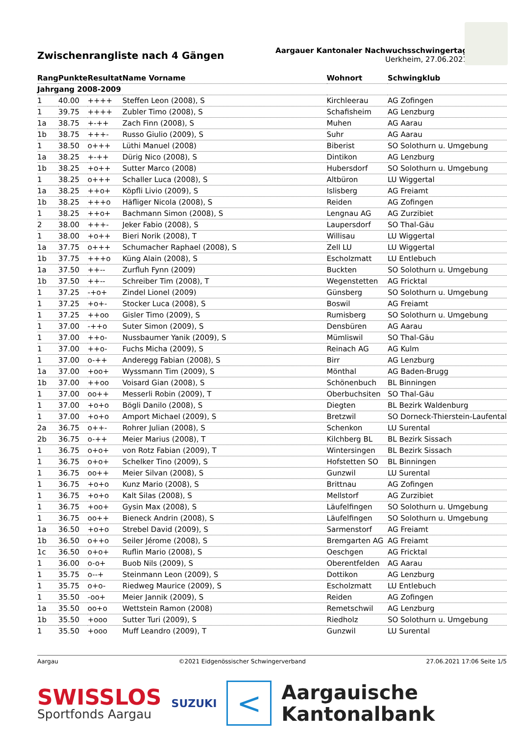Zwischenrangliste nach 4 Gängen
Aargauer Kantonaler Nachwuchsschwingertag
Uerkheim, 27.06.2021
| Rang | Punkte | Resultat | Name Vorname | Wohnort | Schwingklub |
| --- | --- | --- | --- | --- | --- |
| Jahrgang 2008-2009 | | | | | |
| 1 | 40.00 | ++++ | Steffen Leon (2008), S | Kirchleerau | AG Zofingen |
| 1 | 39.75 | ++++ | Zubler Timo (2008), S | Schafisheim | AG Lenzburg |
| 1a | 38.75 | +-++ | Zach Finn (2008), S | Muhen | AG Aarau |
| 1b | 38.75 | +++- | Russo Giulio (2009), S | Suhr | AG Aarau |
| 1 | 38.50 | o+++ | Lüthi Manuel (2008) | Biberist | SO Solothurn u. Umgebung |
| 1a | 38.25 | +-++ | Dürig Nico (2008), S | Dintikon | AG Lenzburg |
| 1b | 38.25 | +o++ | Sutter Marco (2008) | Hubersdorf | SO Solothurn u. Umgebung |
| 1 | 38.25 | o+++ | Schaller Luca (2008), S | Altbüron | LU Wiggertal |
| 1a | 38.25 | ++o+ | Köpfli Livio (2009), S | Islisberg | AG Freiamt |
| 1b | 38.25 | +++o | Häfliger Nicola (2008), S | Reiden | AG Zofingen |
| 1 | 38.25 | ++o+ | Bachmann Simon (2008), S | Lengnau AG | AG Zurzibiet |
| 2 | 38.00 | +++- | Jeker Fabio (2008), S | Laupersdorf | SO Thal-Gäu |
| 1 | 38.00 | +o++ | Bieri Norik (2008), T | Willisau | LU Wiggertal |
| 1a | 37.75 | o+++ | Schumacher Raphael (2008), S | Zell LU | LU Wiggertal |
| 1b | 37.75 | +++o | Küng Alain (2008), S | Escholzmatt | LU Entlebuch |
| 1a | 37.50 | ++-- | Zurfluh Fynn (2009) | Buckten | SO Solothurn u. Umgebung |
| 1b | 37.50 | ++-- | Schreiber Tim (2008), T | Wegenstetten | AG Fricktal |
| 1 | 37.25 | -+o+ | Zindel Lionel (2009) | Günsberg | SO Solothurn u. Umgebung |
| 1 | 37.25 | +o+- | Stocker Luca (2008), S | Boswil | AG Freiamt |
| 1 | 37.25 | ++oo | Gisler Timo (2009), S | Rumisberg | SO Solothurn u. Umgebung |
| 1 | 37.00 | -++o | Suter Simon (2009), S | Densbüren | AG Aarau |
| 1 | 37.00 | ++o- | Nussbaumer Yanik (2009), S | Mümliswil | SO Thal-Gäu |
| 1 | 37.00 | ++o- | Fuchs Micha (2009), S | Reinach AG | AG Kulm |
| 1 | 37.00 | o-++ | Anderegg Fabian (2008), S | Birr | AG Lenzburg |
| 1a | 37.00 | +oo+ | Wyssmann Tim (2009), S | Mönthal | AG Baden-Brugg |
| 1b | 37.00 | ++oo | Voisard Gian (2008), S | Schönenbuch | BL Binningen |
| 1 | 37.00 | oo++ | Messerli Robin (2009), T | Oberbuchsiten | SO Thal-Gäu |
| 1 | 37.00 | +o+o | Bögli Danilo (2008), S | Diegten | BL Bezirk Waldenburg |
| 1 | 37.00 | +o+o | Amport Michael (2009), S | Bretzwil | SO Dorneck-Thierstein-Laufental |
| 2a | 36.75 | o++- | Rohrer Julian (2008), S | Schenkon | LU Surental |
| 2b | 36.75 | o-++ | Meier Marius (2008), T | Kilchberg BL | BL Bezirk Sissach |
| 1 | 36.75 | o+o+ | von Rotz Fabian (2009), T | Wintersingen | BL Bezirk Sissach |
| 1 | 36.75 | o+o+ | Schelker Tino (2009), S | Hofstetten SO | BL Binningen |
| 1 | 36.75 | oo++ | Meier Silvan (2008), S | Gunzwil | LU Surental |
| 1 | 36.75 | +o+o | Kunz Mario (2008), S | Brittnau | AG Zofingen |
| 1 | 36.75 | +o+o | Kalt Silas (2008), S | Mellstorf | AG Zurzibiet |
| 1 | 36.75 | +oo+ | Gysin Max (2008), S | Läufelfingen | SO Solothurn u. Umgebung |
| 1 | 36.75 | oo++ | Bieneck Andrin (2008), S | Läufelfingen | SO Solothurn u. Umgebung |
| 1a | 36.50 | +o+o | Strebel David (2009), S | Sarmenstorf | AG Freiamt |
| 1b | 36.50 | o++o | Seiler Jérome (2008), S | Bremgarten AG | AG Freiamt |
| 1c | 36.50 | o+o+ | Ruflin Mario (2008), S | Oeschgen | AG Fricktal |
| 1 | 36.00 | o-o+ | Buob Nils (2009), S | Oberentfelden | AG Aarau |
| 1 | 35.75 | o--+ | Steinmann Leon (2009), S | Dottikon | AG Lenzburg |
| 1 | 35.75 | o+o- | Riedweg Maurice (2009), S | Escholzmatt | LU Entlebuch |
| 1 | 35.50 | -oo+ | Meier Jannik (2009), S | Reiden | AG Zofingen |
| 1a | 35.50 | oo+o | Wettstein Ramon (2008) | Remetschwil | AG Lenzburg |
| 1b | 35.50 | +ooo | Sutter Turi (2009), S | Riedholz | SO Solothurn u. Umgebung |
| 1 | 35.50 | +ooo | Muff Leandro (2009), T | Gunzwil | LU Surental |
Aargau ©2021 Eidgenössischer Schwingerverband 27.06.2021 17:06 Seite 1/5
SWISSLOS
Sportfonds Aargau
SUZUKI
<
Aargauische
Kantonalbank